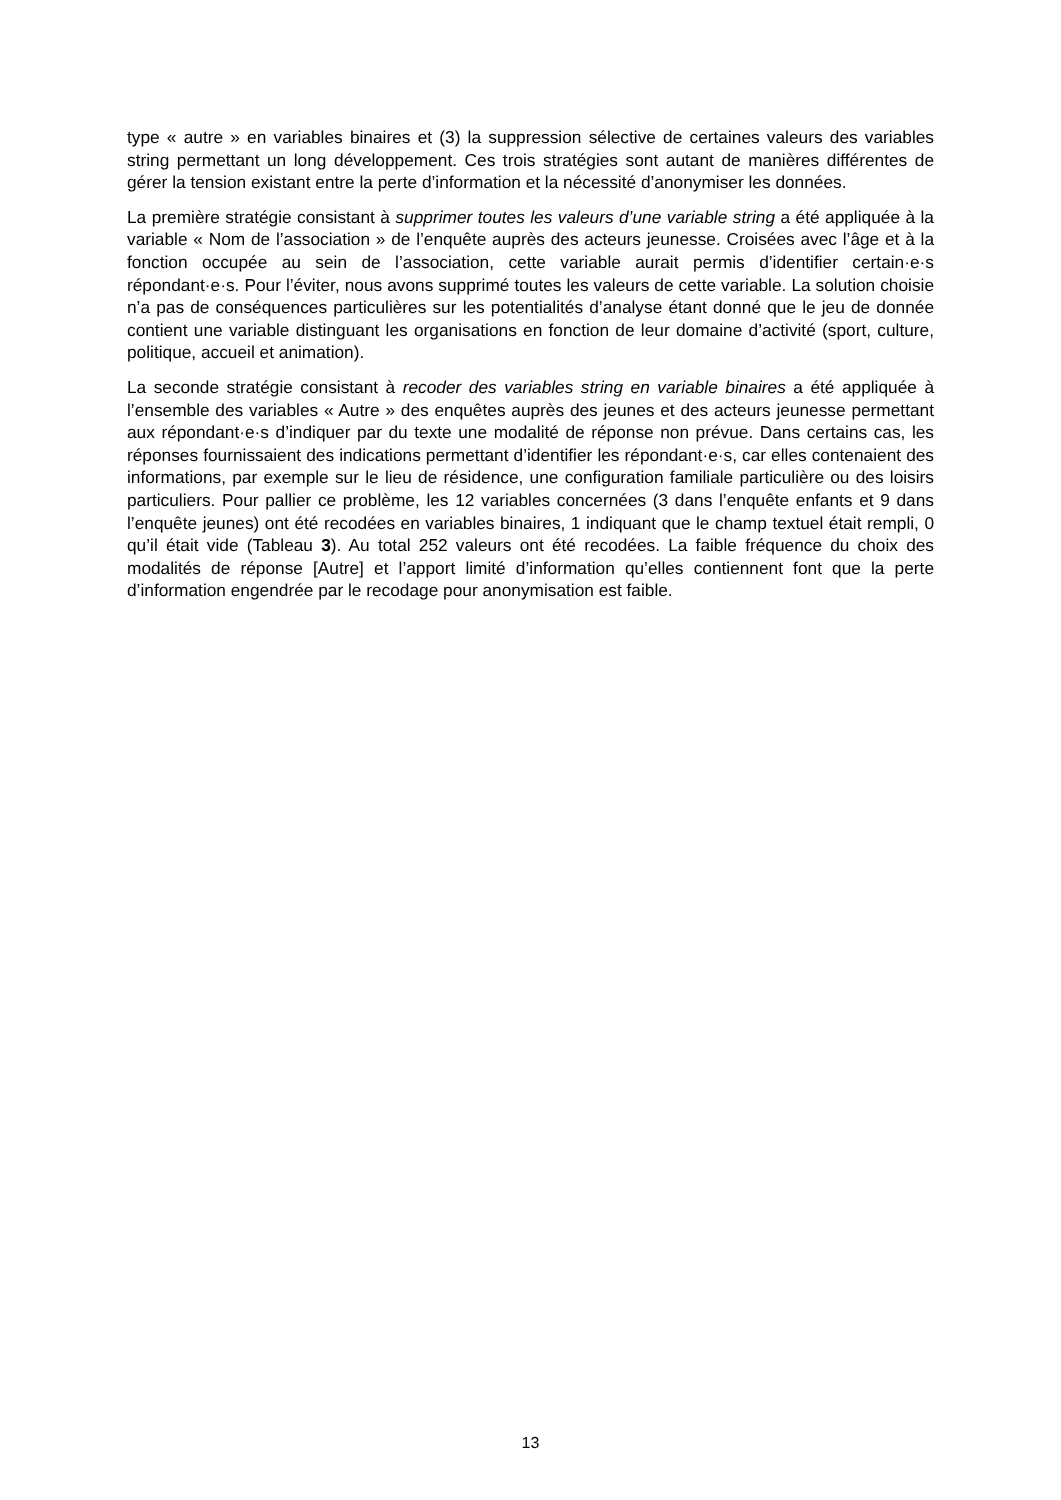type « autre » en variables binaires et (3) la suppression sélective de certaines valeurs des variables string permettant un long développement. Ces trois stratégies sont autant de manières différentes de gérer la tension existant entre la perte d’information et la nécessité d’anonymiser les données.
La première stratégie consistant à supprimer toutes les valeurs d’une variable string a été appliquée à la variable « Nom de l’association » de l’enquête auprès des acteurs jeunesse. Croisées avec l’âge et à la fonction occupée au sein de l’association, cette variable aurait permis d’identifier certain·e·s répondant·e·s. Pour l’éviter, nous avons supprimé toutes les valeurs de cette variable. La solution choisie n’a pas de conséquences particulières sur les potentialités d’analyse étant donné que le jeu de donnée contient une variable distinguant les organisations en fonction de leur domaine d’activité (sport, culture, politique, accueil et animation).
La seconde stratégie consistant à recoder des variables string en variable binaires a été appliquée à l’ensemble des variables « Autre » des enquêtes auprès des jeunes et des acteurs jeunesse permettant aux répondant·e·s d’indiquer par du texte une modalité de réponse non prévue. Dans certains cas, les réponses fournissaient des indications permettant d’identifier les répondant·e·s, car elles contenaient des informations, par exemple sur le lieu de résidence, une configuration familiale particulière ou des loisirs particuliers. Pour pallier ce problème, les 12 variables concernées (3 dans l’enquête enfants et 9 dans l’enquête jeunes) ont été recodées en variables binaires, 1 indiquant que le champ textuel était rempli, 0 qu’il était vide (Tableau 3). Au total 252 valeurs ont été recodées. La faible fréquence du choix des modalités de réponse [Autre] et l’apport limité d’information qu’elles contiennent font que la perte d’information engendrée par le recodage pour anonymisation est faible.
13